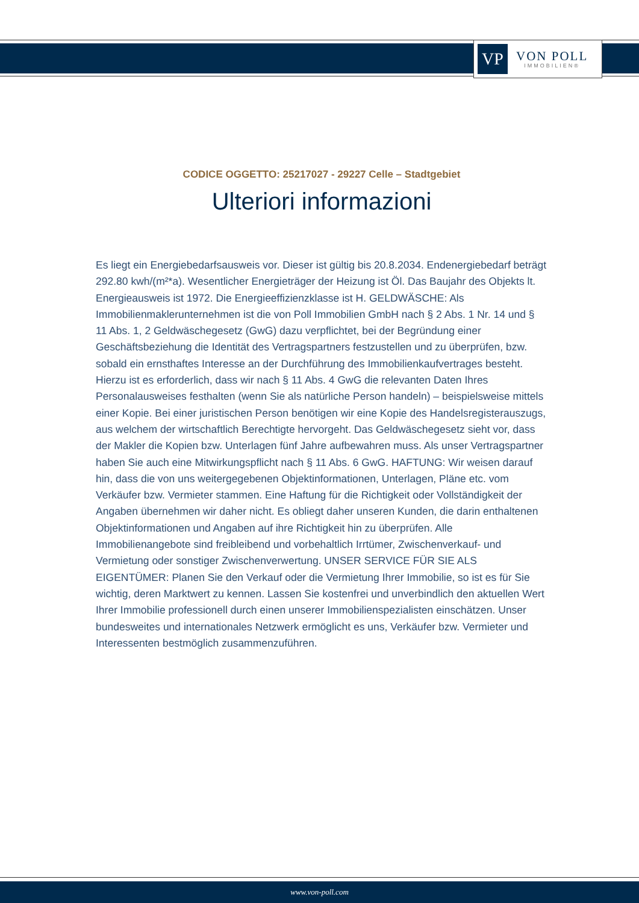VP
VON POLL
IMMOBILIEN®
CODICE OGGETTO: 25217027 - 29227 Celle – Stadtgebiet
Ulteriori informazioni
Es liegt ein Energiebedarfsausweis vor. Dieser ist gültig bis 20.8.2034. Endenergiebedarf beträgt 292.80 kwh/(m²*a). Wesentlicher Energieträger der Heizung ist Öl. Das Baujahr des Objekts lt. Energieausweis ist 1972. Die Energieeffizienzklasse ist H. GELDWÄSCHE: Als Immobilienmaklerunternehmen ist die von Poll Immobilien GmbH nach § 2 Abs. 1 Nr. 14 und § 11 Abs. 1, 2 Geldwäschegesetz (GwG) dazu verpflichtet, bei der Begründung einer Geschäftsbeziehung die Identität des Vertragspartners festzustellen und zu überprüfen, bzw. sobald ein ernsthaftes Interesse an der Durchführung des Immobilienkaufvertrages besteht. Hierzu ist es erforderlich, dass wir nach § 11 Abs. 4 GwG die relevanten Daten Ihres Personalausweises festhalten (wenn Sie als natürliche Person handeln) – beispielsweise mittels einer Kopie. Bei einer juristischen Person benötigen wir eine Kopie des Handelsregisterauszugs, aus welchem der wirtschaftlich Berechtigte hervorgeht. Das Geldwäschegesetz sieht vor, dass der Makler die Kopien bzw. Unterlagen fünf Jahre aufbewahren muss. Als unser Vertragspartner haben Sie auch eine Mitwirkungspflicht nach § 11 Abs. 6 GwG. HAFTUNG: Wir weisen darauf hin, dass die von uns weitergegebenen Objektinformationen, Unterlagen, Pläne etc. vom Verkäufer bzw. Vermieter stammen. Eine Haftung für die Richtigkeit oder Vollständigkeit der Angaben übernehmen wir daher nicht. Es obliegt daher unseren Kunden, die darin enthaltenen Objektinformationen und Angaben auf ihre Richtigkeit hin zu überprüfen. Alle Immobilienangebote sind freibleibend und vorbehaltlich Irrtümer, Zwischenverkauf- und Vermietung oder sonstiger Zwischenverwertung. UNSER SERVICE FÜR SIE ALS EIGENTÜMER: Planen Sie den Verkauf oder die Vermietung Ihrer Immobilie, so ist es für Sie wichtig, deren Marktwert zu kennen. Lassen Sie kostenfrei und unverbindlich den aktuellen Wert Ihrer Immobilie professionell durch einen unserer Immobilienspezialisten einschätzen. Unser bundesweites und internationales Netzwerk ermöglicht es uns, Verkäufer bzw. Vermieter und Interessenten bestmöglich zusammenzuführen.
www.von-poll.com